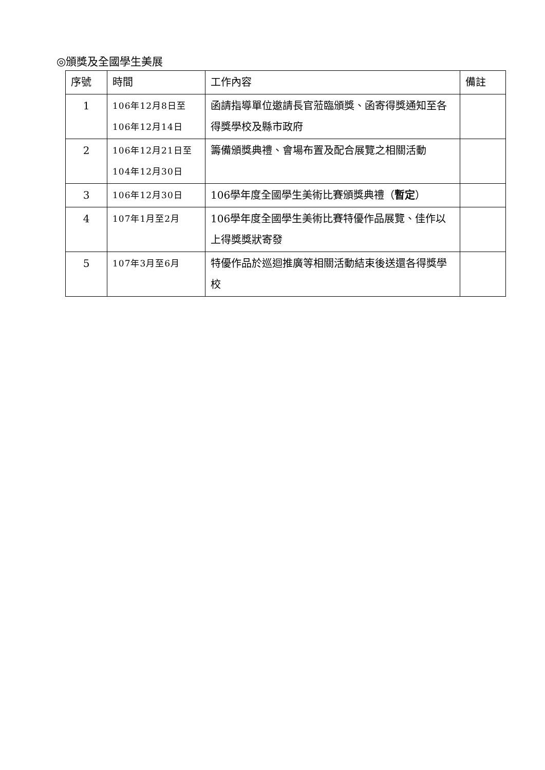◎頒獎及全國學生美展
| 序號 | 時間 | 工作內容 | 備註 |
| --- | --- | --- | --- |
| 1 | 106年12月8日至 106年12月14日 | 函請指導單位邀請長官蒞臨頒獎、函寄得獎通知至各得獎學校及縣市政府 | |
| 2 | 106年12月21日至104年12月30日 | 籌備頒獎典禮、會場布置及配合展覽之相關活動 | |
| 3 | 106年12月30日 | 106學年度全國學生美術比賽頒獎典禮（ 暫定 ） | |
| 4 | 107年1月至2月 | 106學年度全國學生美術比賽特優作品展覽、佳作以上得獎獎狀寄發 | |
| 5 | 107年3月至6月 | 特優作品於巡迴推廣等相關活動結束後送還各得獎學校 | |